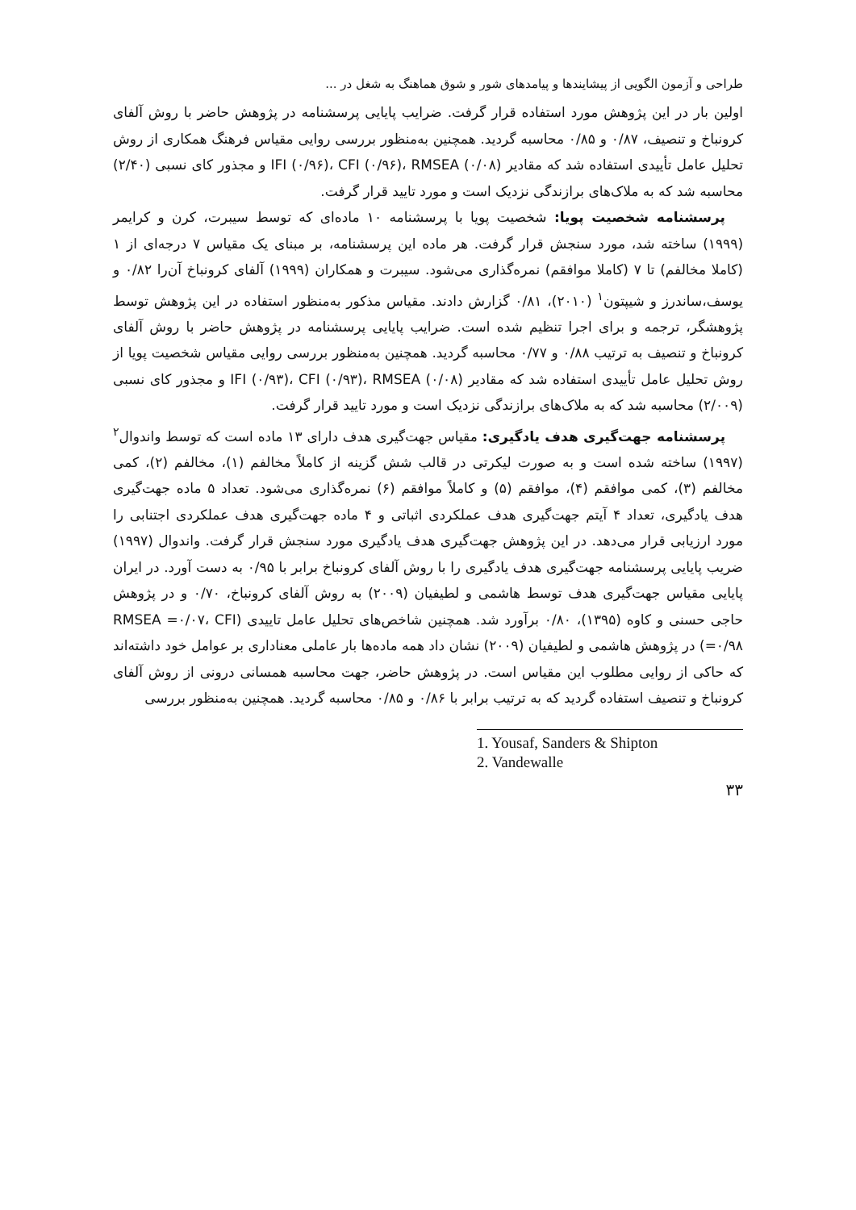طراحی و آزمون الگویی از پیشایندها و پیامدهای شور و شوق هماهنگ به شغل در ...
اولین بار در این پژوهش مورد استفاده قرار گرفت. ضرایب پایایی پرسشنامه در پژوهش حاضر با روش آلفای کرونباخ و تنصیف، ۰/۸۷ و ۰/۸۵ محاسبه گردید. همچنین به‌منظور بررسی روایی مقیاس فرهنگ همکاری از روش تحلیل عامل تأییدی استفاده شد که مقادیر IFI (۰/۹۶)، CFI (۰/۹۶)، RMSEA (۰/۰۸) و مجذور کای نسبی (۲/۴۰) محاسبه شد که به ملاک‌های برازندگی نزدیک است و مورد تایید قرار گرفت.
پرسشنامه شخصیت پویا: شخصیت پویا با پرسشنامه ۱۰ ماده‌ای که توسط سیبرت، کرن و کرایمر (۱۹۹۹) ساخته شد، مورد سنجش قرار گرفت. هر ماده این پرسشنامه، بر مبنای یک مقیاس ۷ درجه‌ای از ۱ (کاملا مخالفم) تا ۷ (کاملا موافقم) نمره‌گذاری می‌شود. سیبرت و همکاران (۱۹۹۹) آلفای کرونباخ آن‌را ۰/۸۲ و یوسف،ساندرز و شیپتون<sup>۱</sup> (۲۰۱۰)، ۰/۸۱ گزارش دادند. مقیاس مذکور به‌منظور استفاده در این پژوهش توسط پژوهشگر، ترجمه و برای اجرا تنظیم شده است. ضرایب پایایی پرسشنامه در پژوهش حاضر با روش آلفای کرونباخ و تنصیف به ترتیب ۰/۸۸ و ۰/۷۷ محاسبه گردید. همچنین به‌منظور بررسی روایی مقیاس شخصیت پویا از روش تحلیل عامل تأییدی استفاده شد که مقادیر IFI (۰/۹۳)، CFI (۰/۹۳)، RMSEA (۰/۰۸) و مجذور کای نسبی (۲/۰۰۹) محاسبه شد که به ملاک‌های برازندگی نزدیک است و مورد تایید قرار گرفت.
پرسشنامه جهت‌گیری هدف یادگیری: مقیاس جهت‌گیری هدف دارای ۱۳ ماده است که توسط واندوال<sup>۲</sup> (۱۹۹۷) ساخته شده است و به صورت لیکرتی در قالب شش گزینه از کاملاً مخالفم (۱)، مخالفم (۲)، کمی مخالفم (۳)، کمی موافقم (۴)، موافقم (۵) و کاملاً موافقم (۶) نمره‌گذاری می‌شود. تعداد ۵ ماده جهت‌گیری هدف یادگیری، تعداد ۴ آیتم جهت‌گیری هدف عملکردی اثباتی و ۴ ماده جهت‌گیری هدف عملکردی اجتنابی را مورد ارزیابی قرار می‌دهد. در این پژوهش جهت‌گیری هدف یادگیری مورد سنجش قرار گرفت. واندوال (۱۹۹۷) ضریب پایایی پرسشنامه جهت‌گیری هدف یادگیری را با روش آلفای کرونباخ برابر با ۰/۹۵ به دست آورد. در ایران پایایی مقیاس جهت‌گیری هدف توسط هاشمی و لطیفیان (۲۰۰۹) به روش آلفای کرونباخ، ۰/۷۰ و در پژوهش حاجی حسنی و کاوه (۱۳۹۵)، ۰/۸۰ برآورد شد. همچنین شاخص‌های تحلیل عامل تاییدی (RMSEA =۰/۰۷، CFI =۰/۹۸) در پژوهش هاشمی و لطیفیان (۲۰۰۹) نشان داد همه ماده‌ها بار عاملی معناداری بر عوامل خود داشته‌اند که حاکی از روایی مطلوب این مقیاس است. در پژوهش حاضر، جهت محاسبه همسانی درونی از روش آلفای کرونباخ و تنصیف استفاده گردید که به ترتیب برابر با ۰/۸۶ و ۰/۸۵ محاسبه گردید. همچنین به‌منظور بررسی
1. Yousaf, Sanders & Shipton
2. Vandewalle
۳۳